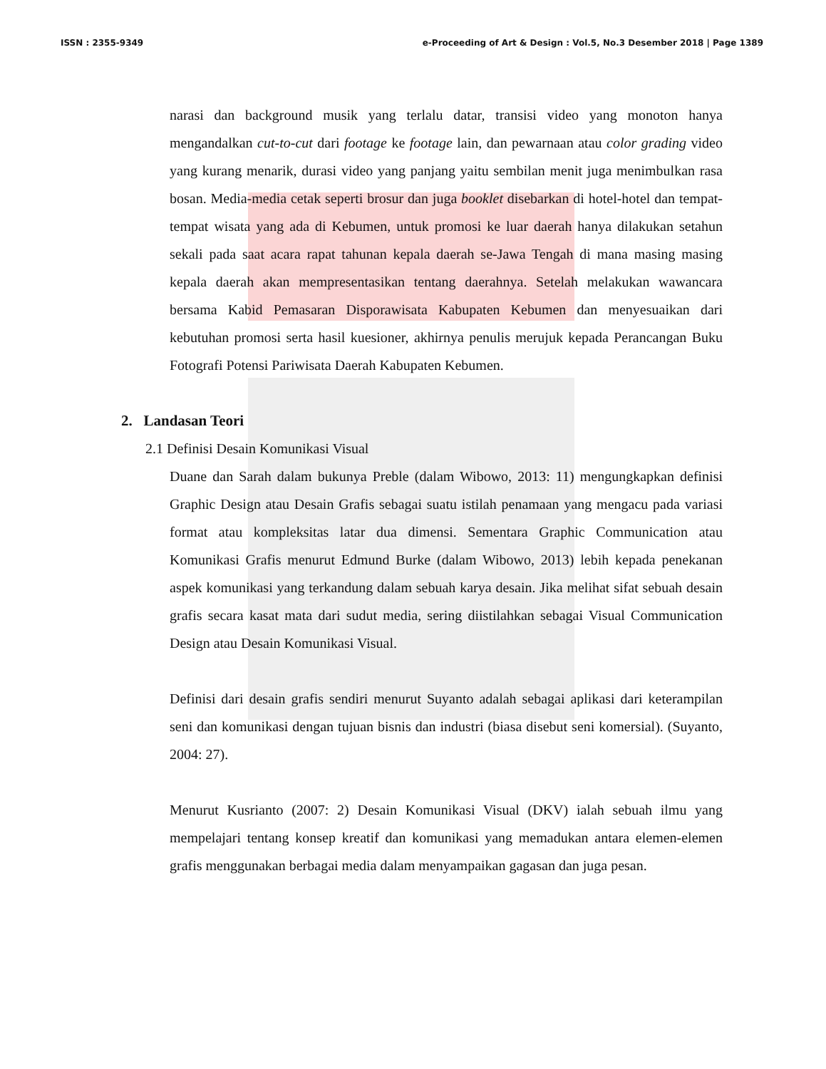ISSN : 2355-9349 e-Proceeding of Art & Design : Vol.5, No.3 Desember 2018 | Page 1389
narasi dan background musik yang terlalu datar, transisi video yang monoton hanya mengandalkan cut-to-cut dari footage ke footage lain, dan pewarnaan atau color grading video yang kurang menarik, durasi video yang panjang yaitu sembilan menit juga menimbulkan rasa bosan. Media-media cetak seperti brosur dan juga booklet disebarkan di hotel-hotel dan tempat-tempat wisata yang ada di Kebumen, untuk promosi ke luar daerah hanya dilakukan setahun sekali pada saat acara rapat tahunan kepala daerah se-Jawa Tengah di mana masing masing kepala daerah akan mempresentasikan tentang daerahnya. Setelah melakukan wawancara bersama Kabid Pemasaran Disporawisata Kabupaten Kebumen dan menyesuaikan dari kebutuhan promosi serta hasil kuesioner, akhirnya penulis merujuk kepada Perancangan Buku Fotografi Potensi Pariwisata Daerah Kabupaten Kebumen.
2. Landasan Teori
2.1 Definisi Desain Komunikasi Visual
Duane dan Sarah dalam bukunya Preble (dalam Wibowo, 2013: 11) mengungkapkan definisi Graphic Design atau Desain Grafis sebagai suatu istilah penamaan yang mengacu pada variasi format atau kompleksitas latar dua dimensi. Sementara Graphic Communication atau Komunikasi Grafis menurut Edmund Burke (dalam Wibowo, 2013) lebih kepada penekanan aspek komunikasi yang terkandung dalam sebuah karya desain. Jika melihat sifat sebuah desain grafis secara kasat mata dari sudut media, sering diistilahkan sebagai Visual Communication Design atau Desain Komunikasi Visual.
Definisi dari desain grafis sendiri menurut Suyanto adalah sebagai aplikasi dari keterampilan seni dan komunikasi dengan tujuan bisnis dan industri (biasa disebut seni komersial). (Suyanto, 2004: 27).
Menurut Kusrianto (2007: 2) Desain Komunikasi Visual (DKV) ialah sebuah ilmu yang mempelajari tentang konsep kreatif dan komunikasi yang memadukan antara elemen-elemen grafis menggunakan berbagai media dalam menyampaikan gagasan dan juga pesan.